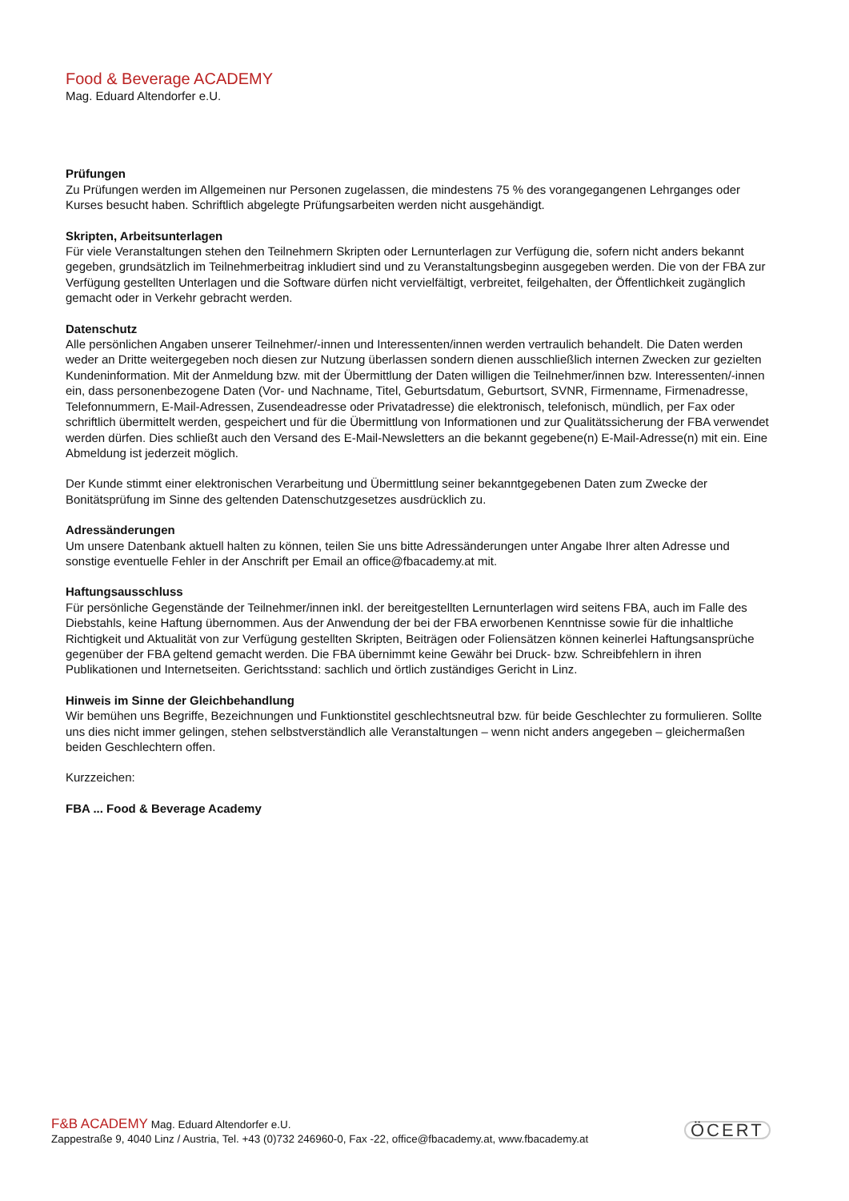Food & Beverage ACADEMY
Mag. Eduard Altendorfer e.U.
Prüfungen
Zu Prüfungen werden im Allgemeinen nur Personen zugelassen, die mindestens 75 % des vorangegangenen Lehrganges oder Kurses besucht haben. Schriftlich abgelegte Prüfungsarbeiten werden nicht ausgehändigt.
Skripten, Arbeitsunterlagen
Für viele Veranstaltungen stehen den Teilnehmern Skripten oder Lernunterlagen zur Verfügung die, sofern nicht anders bekannt gegeben, grundsätzlich im Teilnehmerbeitrag inkludiert sind und zu Veranstaltungsbeginn ausgegeben werden. Die von der FBA zur Verfügung gestellten Unterlagen und die Software dürfen nicht vervielfältigt, verbreitet, feilgehalten, der Öffentlichkeit zugänglich gemacht oder in Verkehr gebracht werden.
Datenschutz
Alle persönlichen Angaben unserer Teilnehmer/-innen und Interessenten/innen werden vertraulich behandelt. Die Daten werden weder an Dritte weitergegeben noch diesen zur Nutzung überlassen sondern dienen ausschließlich internen Zwecken zur gezielten Kundeninformation. Mit der Anmeldung bzw. mit der Übermittlung der Daten willigen die Teilnehmer/innen bzw. Interessenten/-innen ein, dass personenbezogene Daten (Vor- und Nachname, Titel, Geburtsdatum, Geburtsort, SVNR, Firmenname, Firmenadresse, Telefonnummern, E-Mail-Adressen, Zusendeadresse oder Privatadresse) die elektronisch, telefonisch, mündlich, per Fax oder schriftlich übermittelt werden, gespeichert und für die Übermittlung von Informationen und zur Qualitätssicherung der FBA verwendet werden dürfen. Dies schließt auch den Versand des E-Mail-Newsletters an die bekannt gegebene(n) E-Mail-Adresse(n) mit ein. Eine Abmeldung ist jederzeit möglich.
Der Kunde stimmt einer elektronischen Verarbeitung und Übermittlung seiner bekanntgegebenen Daten zum Zwecke der Bonitätsprüfung im Sinne des geltenden Datenschutzgesetzes ausdrücklich zu.
Adressänderungen
Um unsere Datenbank aktuell halten zu können, teilen Sie uns bitte Adressänderungen unter Angabe Ihrer alten Adresse und sonstige eventuelle Fehler in der Anschrift per Email an office@fbacademy.at mit.
Haftungsausschluss
Für persönliche Gegenstände der Teilnehmer/innen inkl. der bereitgestellten Lernunterlagen wird seitens FBA, auch im Falle des Diebstahls, keine Haftung übernommen. Aus der Anwendung der bei der FBA erworbenen Kenntnisse sowie für die inhaltliche Richtigkeit und Aktualität von zur Verfügung gestellten Skripten, Beiträgen oder Foliensätzen können keinerlei Haftungsansprüche gegenüber der FBA geltend gemacht werden. Die FBA übernimmt keine Gewähr bei Druck- bzw. Schreibfehlern in ihren Publikationen und Internetseiten. Gerichtsstand: sachlich und örtlich zuständiges Gericht in Linz.
Hinweis im Sinne der Gleichbehandlung
Wir bemühen uns Begriffe, Bezeichnungen und Funktionstitel geschlechtsneutral bzw. für beide Geschlechter zu formulieren. Sollte uns dies nicht immer gelingen, stehen selbstverständlich alle Veranstaltungen – wenn nicht anders angegeben – gleichermaßen beiden Geschlechtern offen.
Kurzzeichen:
FBA ... Food & Beverage Academy
F&B ACADEMY Mag. Eduard Altendorfer e.U.
Zappestraße 9, 4040 Linz / Austria, Tel. +43 (0)732 246960-0, Fax -22, office@fbacademy.at, www.fbacademy.at
ÖCERT